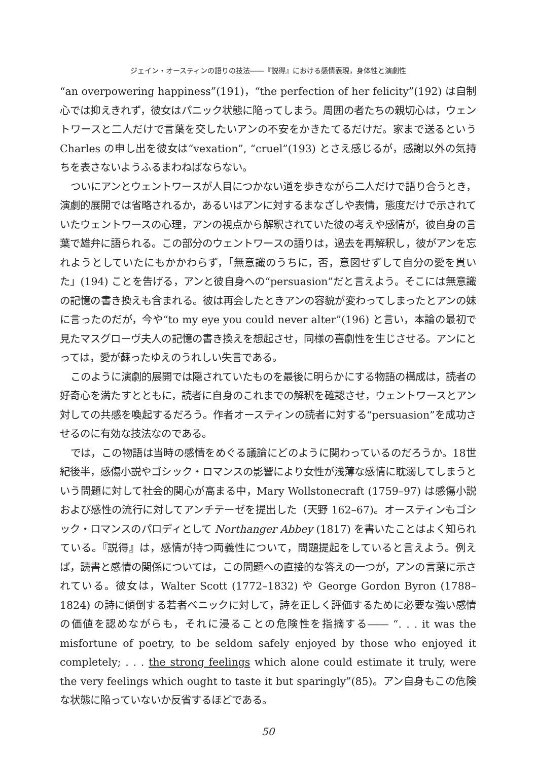ジェイン・オースティンの語りの技法――『説得』における感情表現，身体性と演劇性
“an overpowering happiness”(191)，“the perfection of her felicity”(192) は自制心では抑えきれず，彼女はパニック状態に陥ってしまう。周囲の者たちの親切心は，ウェントワースと二人だけで言葉を交したいアンの不安をかきたてるだけだ。家まで送るという Charles の申し出を彼女は“vexation”, “cruel”(193) とさえ感じるが，感謝以外の気持ちを表さないようふるまわねばならない。
ついにアンとウェントワースが人目につかない道を歩きながら二人だけで語り合うとき，演劇的展開では省略されるか，あるいはアンに対するまなざしや表情，態度だけで示されていたウェントワースの心理，アンの視点から解釈されていた彼の考えや感情が，彼自身の言葉で雄弁に語られる。この部分のウェントワースの語りは，過去を再解釈し，彼がアンを忘れようとしていたにもかかわらず，「無意識のうちに，否，意図せずして自分の愛を貫いた」(194) ことを告げる，アンと彼自身への“persuasion”だと言えよう。そこには無意識の記憶の書き換えも含まれる。彼は再会したときアンの容貌が変わってしまったとアンの妹に言ったのだが，今や“to my eye you could never alter”(196) と言い，本論の最初で見たマスグローヴ夫人の記憶の書き換えを想起させ，同様の喜劇性を生じさせる。アンにとっては，愛が蘇ったゆえのうれしい失言である。
このように演劇的展開では隠されていたものを最後に明らかにする物語の構成は，読者の好奇心を満たすとともに，読者に自身のこれまでの解釈を確認させ，ウェントワースとアン対しての共感を喚起するだろう。作者オースティンの読者に対する“persuasion”を成功させるのに有効な技法なのである。
では，この物語は当時の感情をめぐる議論にどのように関わっているのだろうか。18世紀後半，感傷小説やゴシック・ロマンスの影響により女性が浅薄な感情に耽溺してしまうという問題に対して社会的関心が高まる中，Mary Wollstonecraft (1759–97) は感傷小説および感性の流行に対してアンチテーゼを提出した（天野 162–67)。オースティンもゴシック・ロマンスのパロディとして Northanger Abbey (1817) を書いたことはよく知られている。『説得』は，感情が持つ両義性について，問題提起をしていると言えよう。例えば，読書と感情の関係については，この問題への直接的な答えの一つが，アンの言葉に示されている。彼女は，Walter Scott (1772–1832) や George Gordon Byron (1788–1824) の詩に傾倒する若者ベニックに対して，詩を正しく評価するために必要な強い感情の価値を認めながらも，それに浸ることの危険性を指摘する―― “. . . it was the misfortune of poetry, to be seldom safely enjoyed by those who enjoyed it completely; . . . the strong feelings which alone could estimate it truly, were the very feelings which ought to taste it but sparingly”(85)。アン自身もこの危険な状態に陥っていないか反省するほどである。
50